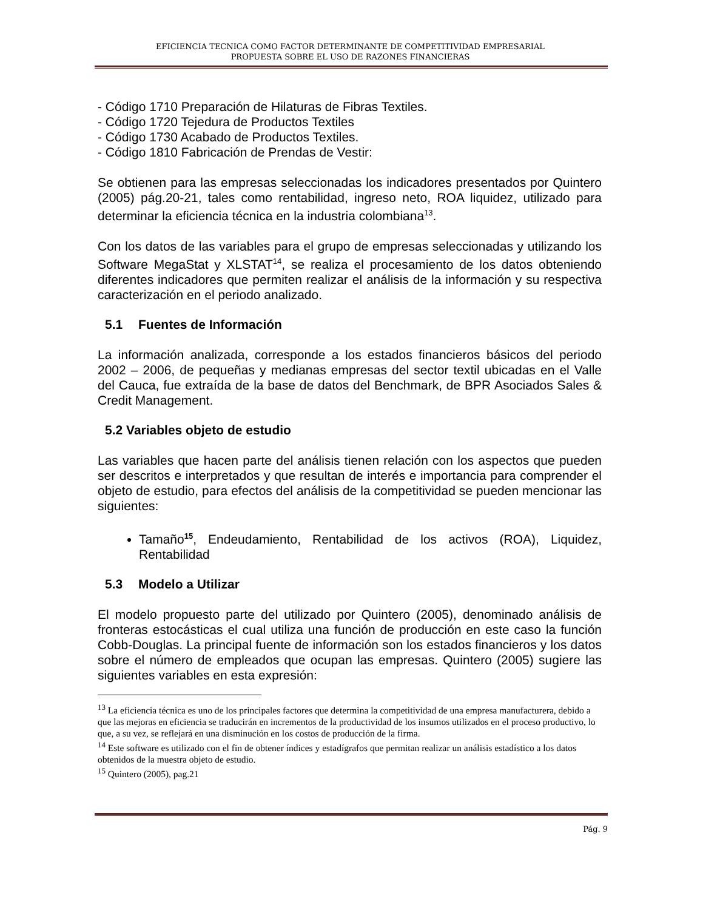EFICIENCIA TECNICA COMO FACTOR DETERMINANTE DE COMPETITIVIDAD EMPRESARIAL
PROPUESTA SOBRE EL USO DE RAZONES FINANCIERAS
- Código 1710 Preparación de Hilaturas de Fibras Textiles.
- Código 1720 Tejedura de Productos Textiles
- Código 1730 Acabado de Productos Textiles.
- Código 1810 Fabricación de Prendas de Vestir:
Se obtienen para las empresas seleccionadas los indicadores presentados por Quintero (2005) pág.20-21, tales como rentabilidad, ingreso neto, ROA liquidez, utilizado para determinar la eficiencia técnica en la industria colombiana<sup>13</sup>.
Con los datos de las variables para el grupo de empresas seleccionadas y utilizando los Software MegaStat y XLSTAT<sup>14</sup>, se realiza el procesamiento de los datos obteniendo diferentes indicadores que permiten realizar el análisis de la información y su respectiva caracterización en el periodo analizado.
5.1 Fuentes de Información
La información analizada, corresponde a los estados financieros básicos del periodo 2002 – 2006, de pequeñas y medianas empresas del sector textil ubicadas en el Valle del Cauca, fue extraída de la base de datos del Benchmark, de BPR Asociados Sales & Credit Management.
5.2 Variables objeto de estudio
Las variables que hacen parte del análisis tienen relación con los aspectos que pueden ser descritos e interpretados y que resultan de interés e importancia para comprender el objeto de estudio, para efectos del análisis de la competitividad se pueden mencionar las siguientes:
Tamaño<sup>15</sup>, Endeudamiento, Rentabilidad de los activos (ROA), Liquidez, Rentabilidad
5.3 Modelo a Utilizar
El modelo propuesto parte del utilizado por Quintero (2005), denominado análisis de fronteras estocásticas el cual utiliza una función de producción en este caso la función Cobb-Douglas. La principal fuente de información son los estados financieros y los datos sobre el número de empleados que ocupan las empresas. Quintero (2005) sugiere las siguientes variables en esta expresión:
<sup>13</sup> La eficiencia técnica es uno de los principales factores que determina la competitividad de una empresa manufacturera, debido a que las mejoras en eficiencia se traducirán en incrementos de la productividad de los insumos utilizados en el proceso productivo, lo que, a su vez, se reflejará en una disminución en los costos de producción de la firma.
<sup>14</sup> Este software es utilizado con el fin de obtener índices y estadígrafos que permitan realizar un análisis estadístico a los datos obtenidos de la muestra objeto de estudio.
<sup>15</sup> Quintero (2005), pag.21
Pág. 9